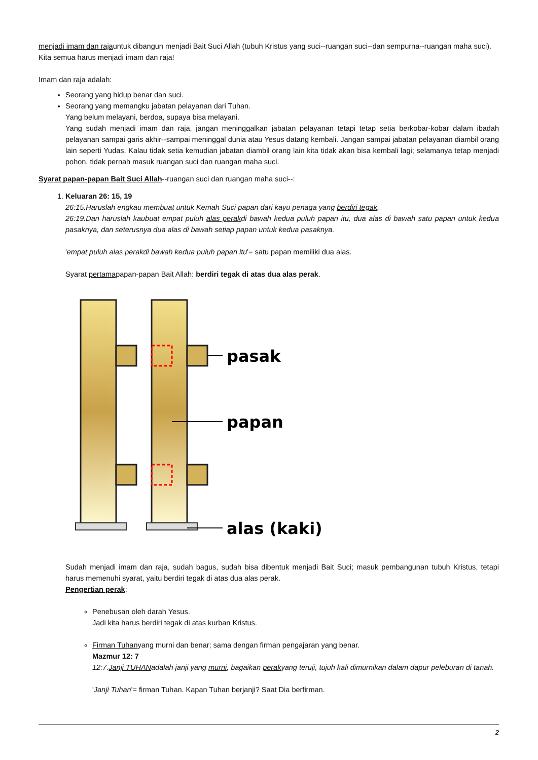menjadi imam dan rajauntuk dibangun menjadi Bait Suci Allah (tubuh Kristus yang suci--ruangan suci--dan sempurna--ruangan maha suci).
Kita semua harus menjadi imam dan raja!
Imam dan raja adalah:
Seorang yang hidup benar dan suci.
Seorang yang memangku jabatan pelayanan dari Tuhan.
Yang belum melayani, berdoa, supaya bisa melayani.
Yang sudah menjadi imam dan raja, jangan meninggalkan jabatan pelayanan tetapi tetap setia berkobar-kobar dalam ibadah pelayanan sampai garis akhir--sampai meninggal dunia atau Yesus datang kembali. Jangan sampai jabatan pelayanan diambil orang lain seperti Yudas. Kalau tidak setia kemudian jabatan diambil orang lain kita tidak akan bisa kembali lagi; selamanya tetap menjadi pohon, tidak pernah masuk ruangan suci dan ruangan maha suci.
Syarat papan-papan Bait Suci Allah--ruangan suci dan ruangan maha suci--:
1. Keluaran 26: 15, 19
26:15.Haruslah engkau membuat untuk Kemah Suci papan dari kayu penaga yang berdiri tegak,
26:19.Dan haruslah kaubuat empat puluh alas perakdi bawah kedua puluh papan itu, dua alas di bawah satu papan untuk kedua pasaknya, dan seterusnya dua alas di bawah setiap papan untuk kedua pasaknya.
'empat puluh alas perakdi bawah kedua puluh papan itu'= satu papan memiliki dua alas.
Syarat pertamapapan-papan Bait Allah: berdiri tegak di atas dua alas perak.
pasak
papan
alas (kaki)
Sudah menjadi imam dan raja, sudah bagus, sudah bisa dibentuk menjadi Bait Suci; masuk pembangunan tubuh Kristus, tetapi harus memenuhi syarat, yaitu berdiri tegak di atas dua alas perak.
Pengertian perak:
Penebusan oleh darah Yesus.
Jadi kita harus berdiri tegak di atas kurban Kristus.
Firman Tuhanyang murni dan benar; sama dengan firman pengajaran yang benar.
Mazmur 12: 7
12:7.Janji TUHANadalah janji yang murni, bagaikan perakyang teruji, tujuh kali dimurnikan dalam dapur peleburan di tanah.
'Janji Tuhan'= firman Tuhan. Kapan Tuhan berjanji? Saat Dia berfirman.
2